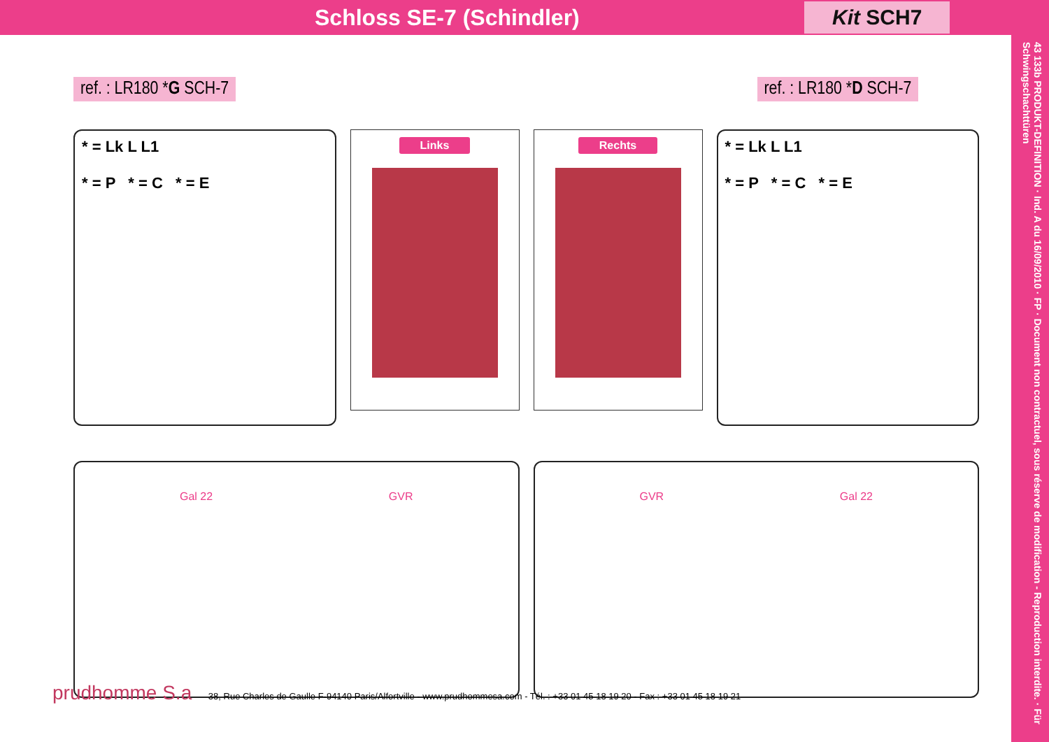Schloss SE-7 (Schindler)
Kit SCH7
43 133b PRODUKT-DEFINITION · Ind. A du 16/09/2010 · FP · Document non contractuel, sous réserve de modification - Reproduction interdite. · Für Schwingschachttüren
ref. : LR180 *G SCH-7
* = Lk L L1
* = P * = C * = E
Links
Gal 22 GVR
ref. : LR180 *D SCH-7
Rechts
* = Lk L L1
* = P * = C * = E
GVR Gal 22
prudhomme S.a 38, Rue Charles de Gaulle F-94140 Paris/Alfortville - www.prudhommesa.com - Tél. : +33 01 45 18 19 20 - Fax : +33 01 45 18 19 21